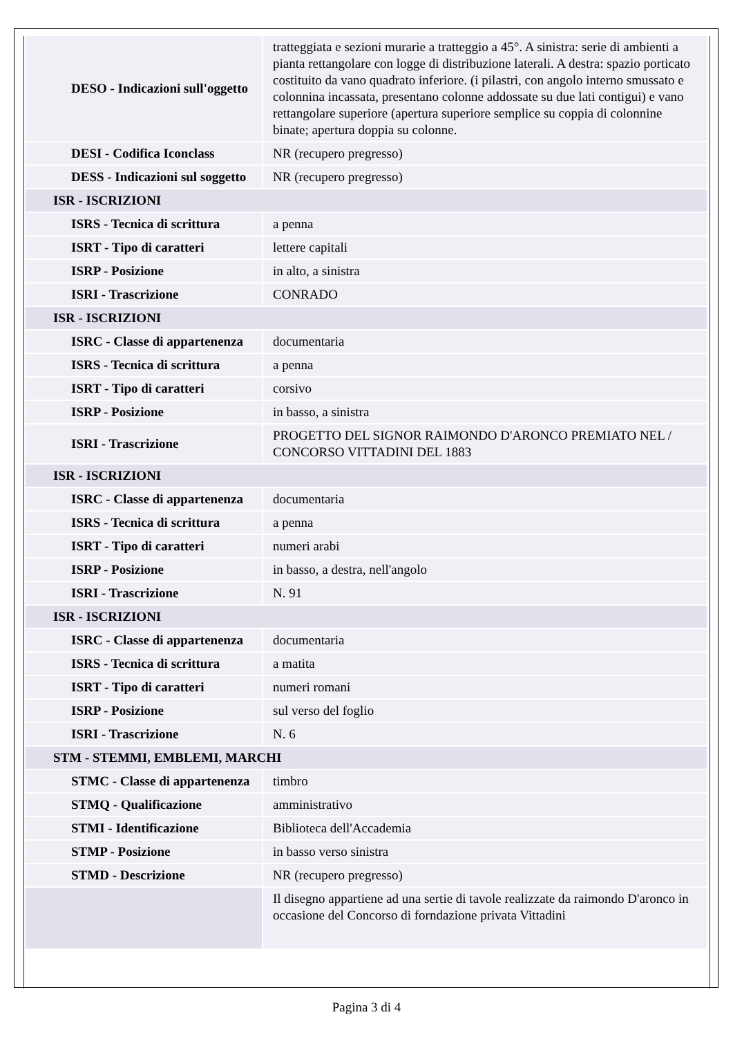| DESO - Indicazioni sull'oggetto | tratteggiata e sezioni murarie a tratteggio a 45°. A sinistra: serie di ambienti a pianta rettangolare con logge di distribuzione laterali. A destra: spazio porticato costituito da vano quadrato inferiore. (i pilastri, con angolo interno smussato e colonnina incassata, presentano colonne addossate su due lati contigui) e vano rettangolare superiore (apertura superiore semplice su coppia di colonnine binate; apertura doppia su colonne. |
| DESI - Codifica Iconclass | NR (recupero pregresso) |
| DESS - Indicazioni sul soggetto | NR (recupero pregresso) |
| ISR - ISCRIZIONI | |
| ISRS - Tecnica di scrittura | a penna |
| ISRT - Tipo di caratteri | lettere capitali |
| ISRP - Posizione | in alto, a sinistra |
| ISRI - Trascrizione | CONRADO |
| ISR - ISCRIZIONI | |
| ISRC - Classe di appartenenza | documentaria |
| ISRS - Tecnica di scrittura | a penna |
| ISRT - Tipo di caratteri | corsivo |
| ISRP - Posizione | in basso, a sinistra |
| ISRI - Trascrizione | PROGETTO DEL SIGNOR RAIMONDO D'ARONCO PREMIATO NEL / CONCORSO VITTADINI DEL 1883 |
| ISR - ISCRIZIONI | |
| ISRC - Classe di appartenenza | documentaria |
| ISRS - Tecnica di scrittura | a penna |
| ISRT - Tipo di caratteri | numeri arabi |
| ISRP - Posizione | in basso, a destra, nell'angolo |
| ISRI - Trascrizione | N. 91 |
| ISR - ISCRIZIONI | |
| ISRC - Classe di appartenenza | documentaria |
| ISRS - Tecnica di scrittura | a matita |
| ISRT - Tipo di caratteri | numeri romani |
| ISRP - Posizione | sul verso del foglio |
| ISRI - Trascrizione | N. 6 |
| STM - STEMMI, EMBLEMI, MARCHI | |
| STMC - Classe di appartenenza | timbro |
| STMQ - Qualificazione | amministrativo |
| STMI - Identificazione | Biblioteca dell'Accademia |
| STMP - Posizione | in basso verso sinistra |
| STMD - Descrizione | NR (recupero pregresso) |
| | Il disegno appartiene ad una sertie di tavole realizzate da raimondo D'aronco in occasione del Concorso di forndazione privata Vittadini |
Pagina 3 di 4